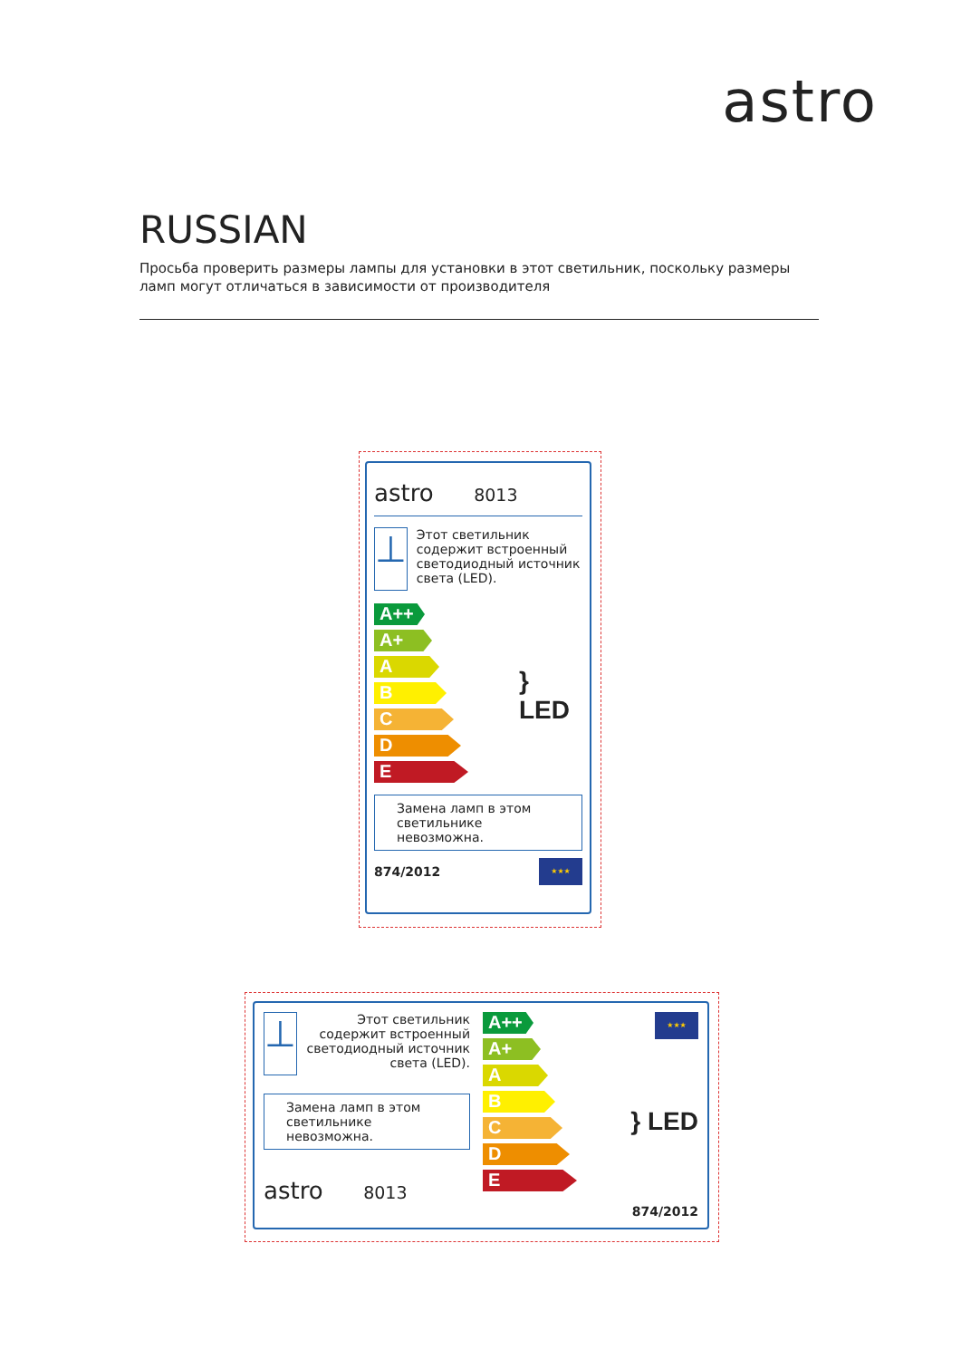astro
RUSSIAN
Просьба проверить размеры лампы для установки в этот светильник, поскольку размеры ламп могут отличаться в зависимости от производителя
astro 8013
⊥
Этот светильник содержит встроенный светодиодный источник света (LED).
A++
A+
A
B
C
D
E
} LED
Замена ламп в этом светильнике невозможна.
874/2012
★★★
⊥
Этот светильник содержит встроенный светодиодный источник света (LED).
Замена ламп в этом светильнике невозможна.
astro 8013
A++
A+
A
B
C
D
E
★★★
} LED
874/2012